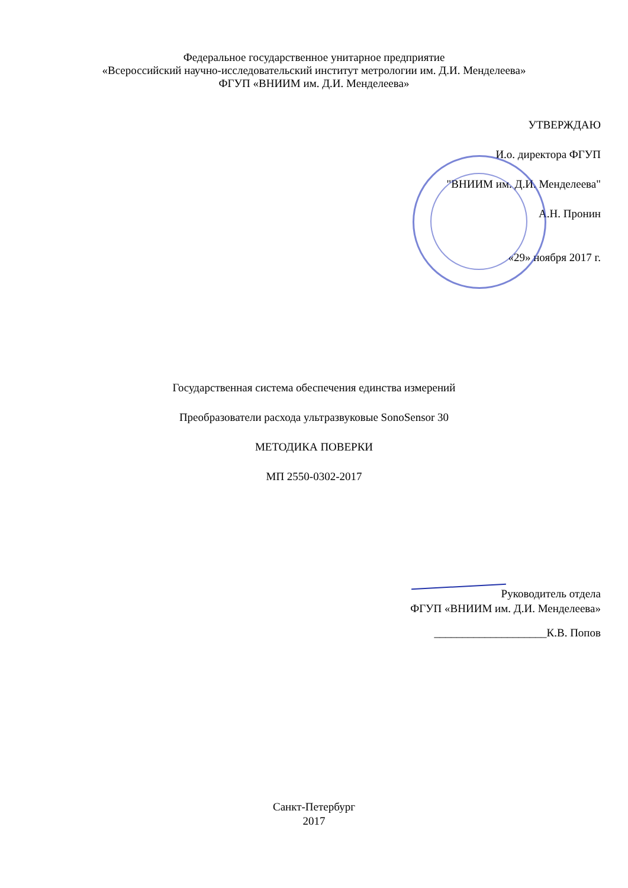Федеральное государственное унитарное предприятие
«Всероссийский научно-исследовательский институт метрологии им. Д.И. Менделеева»
ФГУП «ВНИИМ им. Д.И. Менделеева»
УТВЕРЖДАЮ
И.о. директора ФГУП
"ВНИИМ им. Д.И. Менделеева"
А.Н. Пронин
«29» ноября 2017 г.
Государственная система обеспечения единства измерений
Преобразователи расхода ультразвуковые SonoSensor 30
МЕТОДИКА ПОВЕРКИ
МП 2550-0302-2017
Руководитель отдела
ФГУП «ВНИИМ им. Д.И. Менделеева»
____________________К.В. Попов
Санкт-Петербург
2017